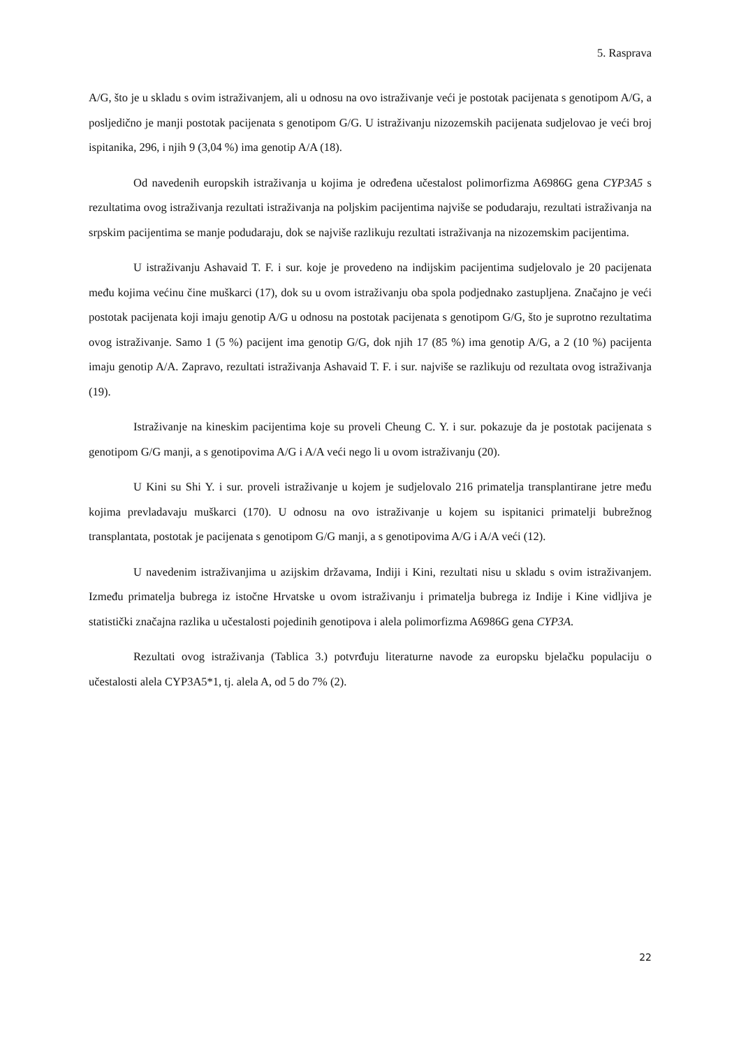5. Rasprava
A/G, što je u skladu s ovim istraživanjem, ali u odnosu na ovo istraživanje veći je postotak pacijenata s genotipom A/G, a posljedično je manji postotak pacijenata s genotipom G/G. U istraživanju nizozemskih pacijenata sudjelovao je veći broj ispitanika, 296, i njih 9 (3,04 %) ima genotip A/A (18).
Od navedenih europskih istraživanja u kojima je određena učestalost polimorfizma A6986G gena CYP3A5 s rezultatima ovog istraživanja rezultati istraživanja na poljskim pacijentima najviše se podudaraju, rezultati istraživanja na srpskim pacijentima se manje podudaraju, dok se najviše razlikuju rezultati istraživanja na nizozemskim pacijentima.
U istraživanju Ashavaid T. F. i sur. koje je provedeno na indijskim pacijentima sudjelovalo je 20 pacijenata među kojima većinu čine muškarci (17), dok su u ovom istraživanju oba spola podjednako zastupljena. Značajno je veći postotak pacijenata koji imaju genotip A/G u odnosu na postotak pacijenata s genotipom G/G, što je suprotno rezultatima ovog istraživanje. Samo 1 (5 %) pacijent ima genotip G/G, dok njih 17 (85 %) ima genotip A/G, a 2 (10 %) pacijenta imaju genotip A/A. Zapravo, rezultati istraživanja Ashavaid T. F. i sur. najviše se razlikuju od rezultata ovog istraživanja (19).
Istraživanje na kineskim pacijentima koje su proveli Cheung C. Y. i sur. pokazuje da je postotak pacijenata s genotipom G/G manji, a s genotipovima A/G i A/A veći nego li u ovom istraživanju (20).
U Kini su Shi Y. i sur. proveli istraživanje u kojem je sudjelovalo 216 primatelja transplantirane jetre među kojima prevladavaju muškarci (170). U odnosu na ovo istraživanje u kojem su ispitanici primatelji bubrežnog transplantata, postotak je pacijenata s genotipom G/G manji, a s genotipovima A/G i A/A veći (12).
U navedenim istraživanjima u azijskim državama, Indiji i Kini, rezultati nisu u skladu s ovim istraživanjem. Između primatelja bubrega iz istočne Hrvatske u ovom istraživanju i primatelja bubrega iz Indije i Kine vidljiva je statistički značajna razlika u učestalosti pojedinih genotipova i alela polimorfizma A6986G gena CYP3A.
Rezultati ovog istraživanja (Tablica 3.) potvrđuju literaturne navode za europsku bjelačku populaciju o učestalosti alela CYP3A5*1, tj. alela A, od 5 do 7% (2).
22